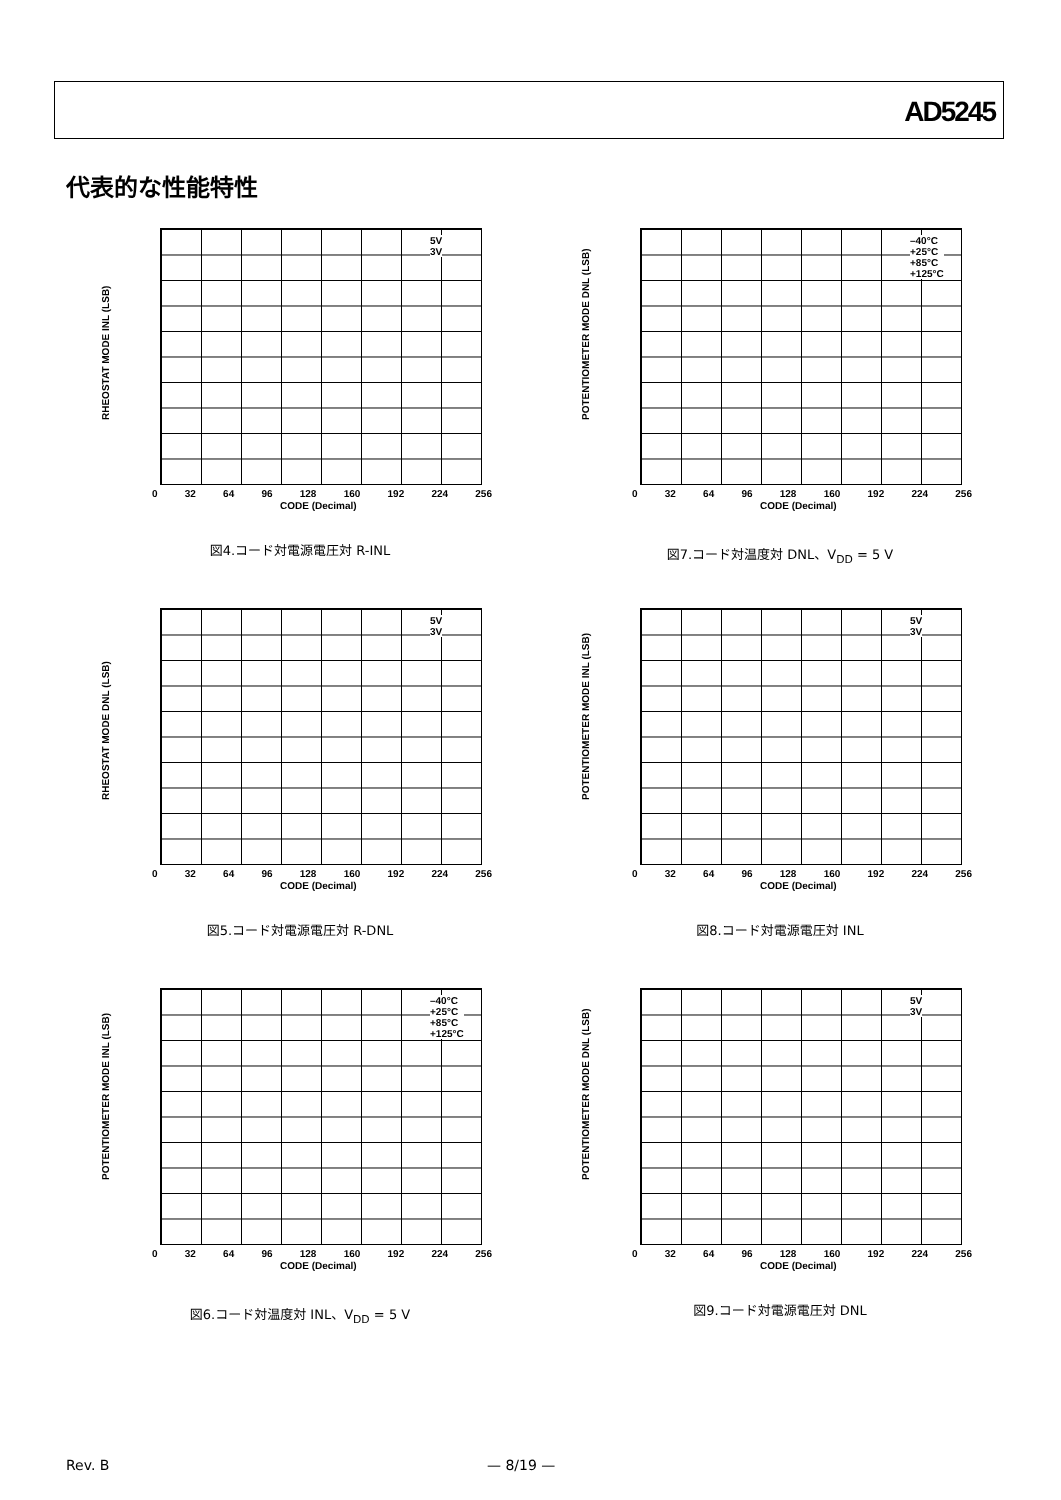AD5245
代表的な性能特性
RHEOSTAT MODE INL (LSB)
5V
3V
0 32 64 96 128 160 192 224 256
CODE (Decimal)
図4.コード対電源電圧対 R-INL
POTENTIOMETER MODE DNL (LSB)
–40°C
+25°C
+85°C
+125°C
0 32 64 96 128 160 192 224 256
CODE (Decimal)
図7.コード対温度対 DNL、V<sub>DD</sub> = 5 V
RHEOSTAT MODE DNL (LSB)
5V
3V
0 32 64 96 128 160 192 224 256
CODE (Decimal)
図5.コード対電源電圧対 R-DNL
POTENTIOMETER MODE INL (LSB)
5V
3V
0 32 64 96 128 160 192 224 256
CODE (Decimal)
図8.コード対電源電圧対 INL
POTENTIOMETER MODE INL (LSB)
–40°C
+25°C
+85°C
+125°C
0 32 64 96 128 160 192 224 256
CODE (Decimal)
図6.コード対温度対 INL、V<sub>DD</sub> = 5 V
POTENTIOMETER MODE DNL (LSB)
5V
3V
0 32 64 96 128 160 192 224 256
CODE (Decimal)
図9.コード対電源電圧対 DNL
Rev. B — 8/19 —